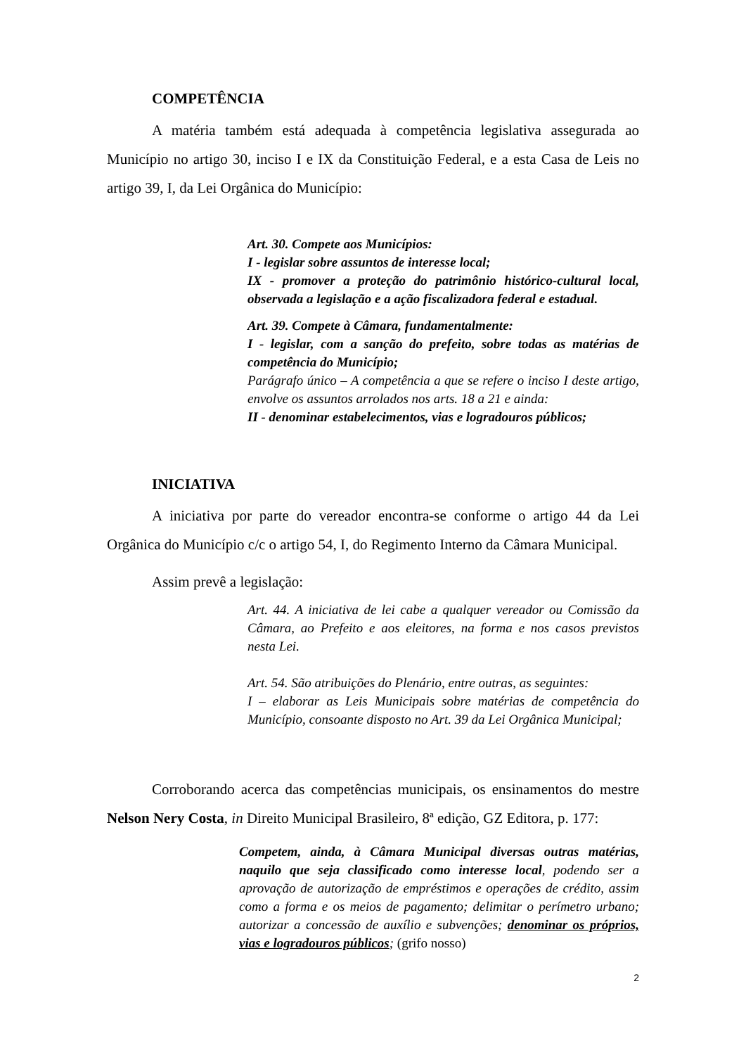COMPETÊNCIA
A matéria também está adequada à competência legislativa assegurada ao Município no artigo 30, inciso I e IX da Constituição Federal, e a esta Casa de Leis no artigo 39, I, da Lei Orgânica do Município:
Art. 30. Compete aos Municípios:
I - legislar sobre assuntos de interesse local;
IX - promover a proteção do patrimônio histórico-cultural local, observada a legislação e a ação fiscalizadora federal e estadual.
Art. 39. Compete à Câmara, fundamentalmente:
I - legislar, com a sanção do prefeito, sobre todas as matérias de competência do Município;
Parágrafo único – A competência a que se refere o inciso I deste artigo, envolve os assuntos arrolados nos arts. 18 a 21 e ainda:
II - denominar estabelecimentos, vias e logradouros públicos;
INICIATIVA
A iniciativa por parte do vereador encontra-se conforme o artigo 44 da Lei Orgânica do Município c/c o artigo 54, I, do Regimento Interno da Câmara Municipal.
Assim prevê a legislação:
Art. 44. A iniciativa de lei cabe a qualquer vereador ou Comissão da Câmara, ao Prefeito e aos eleitores, na forma e nos casos previstos nesta Lei.
Art. 54. São atribuições do Plenário, entre outras, as seguintes:
I – elaborar as Leis Municipais sobre matérias de competência do Município, consoante disposto no Art. 39 da Lei Orgânica Municipal;
Corroborando acerca das competências municipais, os ensinamentos do mestre Nelson Nery Costa, in Direito Municipal Brasileiro, 8ª edição, GZ Editora, p. 177:
Competem, ainda, à Câmara Municipal diversas outras matérias, naquilo que seja classificado como interesse local, podendo ser a aprovação de autorização de empréstimos e operações de crédito, assim como a forma e os meios de pagamento; delimitar o perímetro urbano; autorizar a concessão de auxílio e subvenções; denominar os próprios, vias e logradouros públicos; (grifo nosso)
2